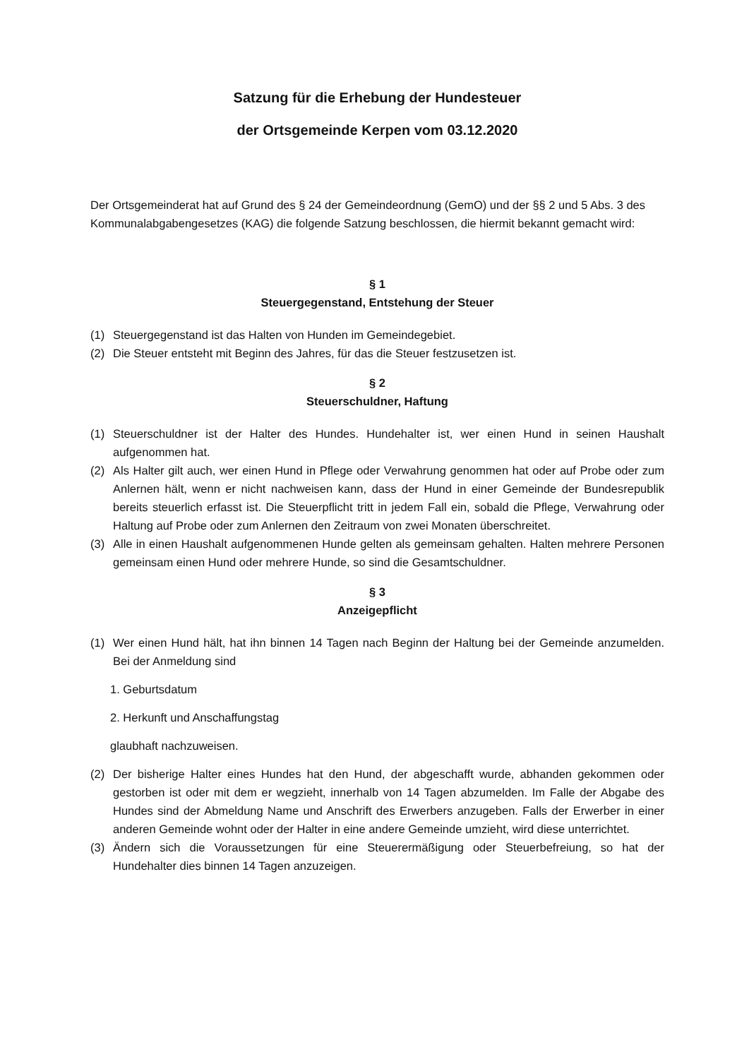Satzung für die Erhebung der Hundesteuer
der Ortsgemeinde Kerpen vom 03.12.2020
Der Ortsgemeinderat hat auf Grund des § 24 der Gemeindeordnung (GemO) und der §§ 2 und 5 Abs. 3 des Kommunalabgabengesetzes (KAG) die folgende Satzung beschlossen, die hiermit bekannt gemacht wird:
§ 1
Steuergegenstand, Entstehung der Steuer
(1) Steuergegenstand ist das Halten von Hunden im Gemeindegebiet.
(2) Die Steuer entsteht mit Beginn des Jahres, für das die Steuer festzusetzen ist.
§ 2
Steuerschuldner, Haftung
(1) Steuerschuldner ist der Halter des Hundes. Hundehalter ist, wer einen Hund in seinen Haushalt aufgenommen hat.
(2) Als Halter gilt auch, wer einen Hund in Pflege oder Verwahrung genommen hat oder auf Probe oder zum Anlernen hält, wenn er nicht nachweisen kann, dass der Hund in einer Gemeinde der Bundesrepublik bereits steuerlich erfasst ist. Die Steuerpflicht tritt in jedem Fall ein, sobald die Pflege, Verwahrung oder Haltung auf Probe oder zum Anlernen den Zeitraum von zwei Monaten überschreitet.
(3) Alle in einen Haushalt aufgenommenen Hunde gelten als gemeinsam gehalten. Halten mehrere Personen gemeinsam einen Hund oder mehrere Hunde, so sind die Gesamtschuldner.
§ 3
Anzeigepflicht
(1) Wer einen Hund hält, hat ihn binnen 14 Tagen nach Beginn der Haltung bei der Gemeinde anzumelden. Bei der Anmeldung sind
1. Geburtsdatum
2. Herkunft und Anschaffungstag
glaubhaft nachzuweisen.
(2) Der bisherige Halter eines Hundes hat den Hund, der abgeschafft wurde, abhanden gekommen oder gestorben ist oder mit dem er wegzieht, innerhalb von 14 Tagen abzumelden. Im Falle der Abgabe des Hundes sind der Abmeldung Name und Anschrift des Erwerbers anzugeben. Falls der Erwerber in einer anderen Gemeinde wohnt oder der Halter in eine andere Gemeinde umzieht, wird diese unterrichtet.
(3) Ändern sich die Voraussetzungen für eine Steuerermäßigung oder Steuerbefreiung, so hat der Hundehalter dies binnen 14 Tagen anzuzeigen.